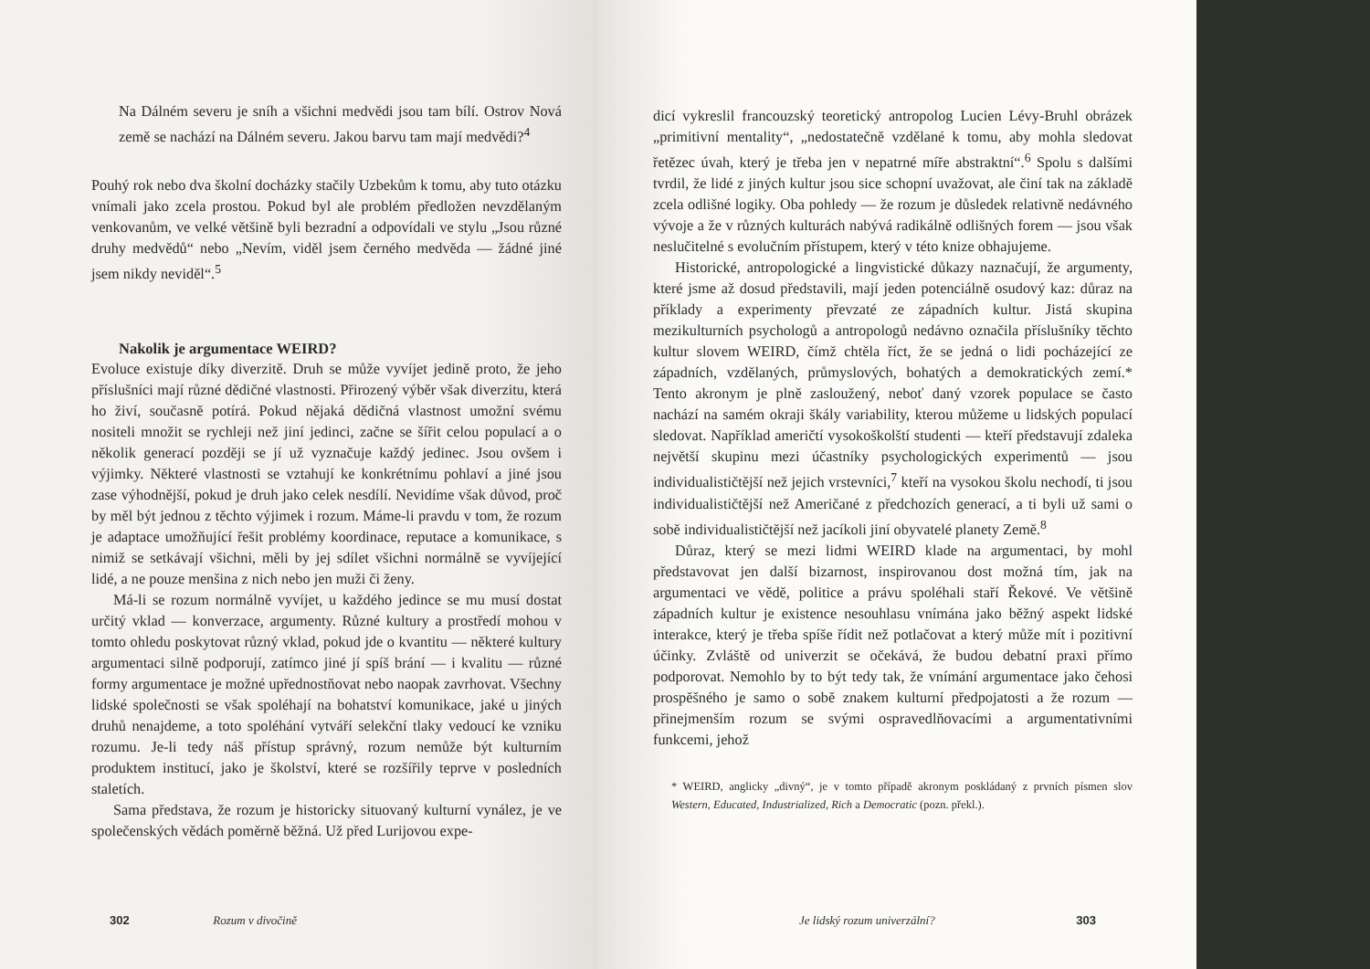Na Dálném severu je sníh a všichni medvědi jsou tam bílí. Ostrov Nová země se nachází na Dálném severu. Jakou barvu tam mají medvědi?<sup>4</sup>
Pouhý rok nebo dva školní docházky stačily Uzbekům k tomu, aby tuto otázku vnímali jako zcela prostou. Pokud byl ale problém předložen nevzdělaným venkovanům, ve velké většině byli bezradní a odpovídali ve stylu „Jsou různé druhy medvědů“ nebo „Nevím, viděl jsem černého medvěda — žádné jiné jsem nikdy neviděl“.<sup>5</sup>
Nakolik je argumentace WEIRD?
Evoluce existuje díky diverzitě. Druh se může vyvíjet jedině proto, že jeho příslušníci mají různé dědičné vlastnosti. Přirozený výběr však diverzitu, která ho živí, současně potírá. Pokud nějaká dědičná vlastnost umožní svému nositeli množit se rychleji než jiní jedinci, začne se šířit celou populací a o několik generací později se jí už vyznačuje každý jedinec. Jsou ovšem i výjimky. Některé vlastnosti se vztahují ke konkrétnímu pohlaví a jiné jsou zase výhodnější, pokud je druh jako celek nesdílí. Nevidíme však důvod, proč by měl být jednou z těchto výjimek i rozum. Máme-li pravdu v tom, že rozum je adaptace umožňující řešit problémy koordinace, reputace a komunikace, s nimiž se setkávají všichni, měli by jej sdílet všichni normálně se vyvíjející lidé, a ne pouze menšina z nich nebo jen muži či ženy.
Má-li se rozum normálně vyvíjet, u každého jedince se mu musí dostat určitý vklad — konverzace, argumenty. Různé kultury a prostředí mohou v tomto ohledu poskytovat různý vklad, pokud jde o kvantitu — některé kultury argumentaci silně podporují, zatímco jiné jí spíš brání — i kvalitu — různé formy argumentace je možné upřednostňovat nebo naopak zavrhovat. Všechny lidské společnosti se však spoléhají na bohatství komunikace, jaké u jiných druhů nenajdeme, a toto spoléhání vytváří selekční tlaky vedoucí ke vzniku rozumu. Je-li tedy náš přístup správný, rozum nemůže být kulturním produktem institucí, jako je školství, které se rozšířily teprve v posledních staletích.
Sama představa, že rozum je historicky situovaný kulturní vynález, je ve společenských vědách poměrně běžná. Už před Lurijovou expe-
302 Rozum v divočině
dicí vykreslil francouzský teoretický antropolog Lucien Lévy-Bruhl obrázek „primitivní mentality“, „nedostatečně vzdělané k tomu, aby mohla sledovat řetězec úvah, který je třeba jen v nepatrné míře abstraktní“.<sup>6</sup> Spolu s dalšími tvrdil, že lidé z jiných kultur jsou sice schopní uvažovat, ale činí tak na základě zcela odlišné logiky. Oba pohledy — že rozum je důsledek relativně nedávného vývoje a že v různých kulturách nabývá radikálně odlišných forem — jsou však neslučitelné s evolučním přístupem, který v této knize obhajujeme.
Historické, antropologické a lingvistické důkazy naznačují, že argumenty, které jsme až dosud představili, mají jeden potenciálně osudový kaz: důraz na příklady a experimenty převzaté ze západních kultur. Jistá skupina mezikulturních psychologů a antropologů nedávno označila příslušníky těchto kultur slovem WEIRD, čímž chtěla říct, že se jedná o lidi pocházející ze západních, vzdělaných, průmyslových, bohatých a demokratických zemí.* Tento akronym je plně zasloužený, neboť daný vzorek populace se často nachází na samém okraji škály variability, kterou můžeme u lidských populací sledovat. Například američtí vysokoškolští studenti — kteří představují zdaleka největší skupinu mezi účastníky psychologických experimentů — jsou individualističtější než jejich vrstevníci,<sup>7</sup> kteří na vysokou školu nechodí, ti jsou individualističtější než Američané z předchozích generací, a ti byli už sami o sobě individualističtější než jacíkoli jiní obyvatelé planety Země.<sup>8</sup>
Důraz, který se mezi lidmi WEIRD klade na argumentaci, by mohl představovat jen další bizarnost, inspirovanou dost možná tím, jak na argumentaci ve vědě, politice a právu spoléhali staří Řekové. Ve většině západních kultur je existence nesouhlasu vnímána jako běžný aspekt lidské interakce, který je třeba spíše řídit než potlačovat a který může mít i pozitivní účinky. Zvláště od univerzit se očekává, že budou debatní praxi přímo podporovat. Nemohlo by to být tedy tak, že vnímání argumentace jako čehosi prospěšného je samo o sobě znakem kulturní předpojatosti a že rozum — přinejmenším rozum se svými ospravedlňovacími a argumentativními funkcemi, jehož
* WEIRD, anglicky „divný“, je v tomto případě akronym poskládaný z prvních písmen slov Western, Educated, Industrialized, Rich a Democratic (pozn. překl.).
Je lidský rozum univerzální? 303